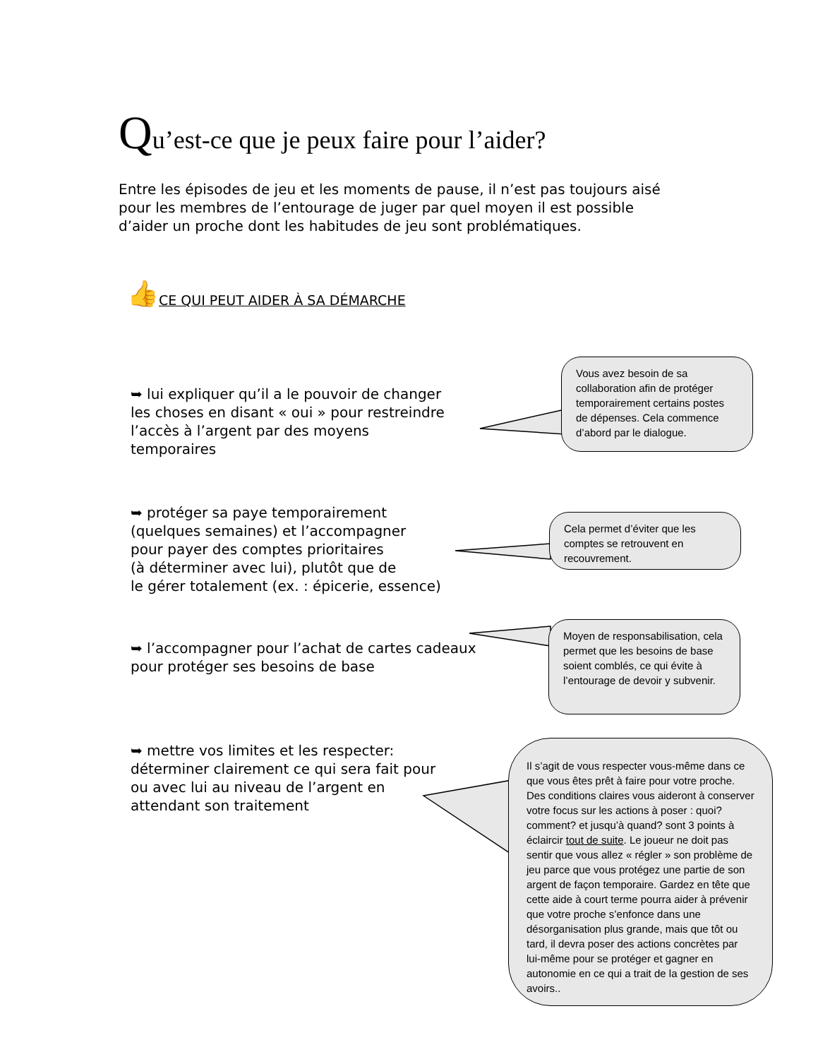Qu’est-ce que je peux faire pour l’aider?
Entre les épisodes de jeu et les moments de pause, il n’est pas toujours aisé pour les membres de l’entourage de juger par quel moyen il est possible d’aider un proche dont les habitudes de jeu sont problématiques.
👍CE QUI PEUT AIDER À SA DÉMARCHE
➥ lui expliquer qu’il a le pouvoir de changer les choses en disant « oui » pour restreindre l’accès à l’argent par des moyens temporaires
Vous avez besoin de sa collaboration afin de protéger temporairement certains postes de dépenses. Cela commence d’abord par le dialogue.
➥ protéger sa paye temporairement
(quelques semaines) et l’accompagner
pour payer des comptes prioritaires
(à déterminer avec lui), plutôt que de
le gérer totalement (ex. : épicerie, essence)
Cela permet d’éviter que les comptes se retrouvent en recouvrement.
➥ l’accompagner pour l’achat de cartes cadeaux pour protéger ses besoins de base
Moyen de responsabilisation, cela permet que les besoins de base soient comblés, ce qui évite à l’entourage de devoir y subvenir.
➥ mettre vos limites et les respecter: déterminer clairement ce qui sera fait pour ou avec lui au niveau de l’argent en attendant son traitement
Il s’agit de vous respecter vous-même dans ce que vous êtes prêt à faire pour votre proche. Des conditions claires vous aideront à conserver votre focus sur les actions à poser : quoi? comment? et jusqu’à quand? sont 3 points à éclaircir tout de suite. Le joueur ne doit pas sentir que vous allez « régler » son problème de jeu parce que vous protégez une partie de son argent de façon temporaire. Gardez en tête que cette aide à court terme pourra aider à prévenir que votre proche s’enfonce dans une désorganisation plus grande, mais que tôt ou tard, il devra poser des actions concrètes par lui-même pour se protéger et gagner en autonomie en ce qui a trait de la gestion de ses avoirs..